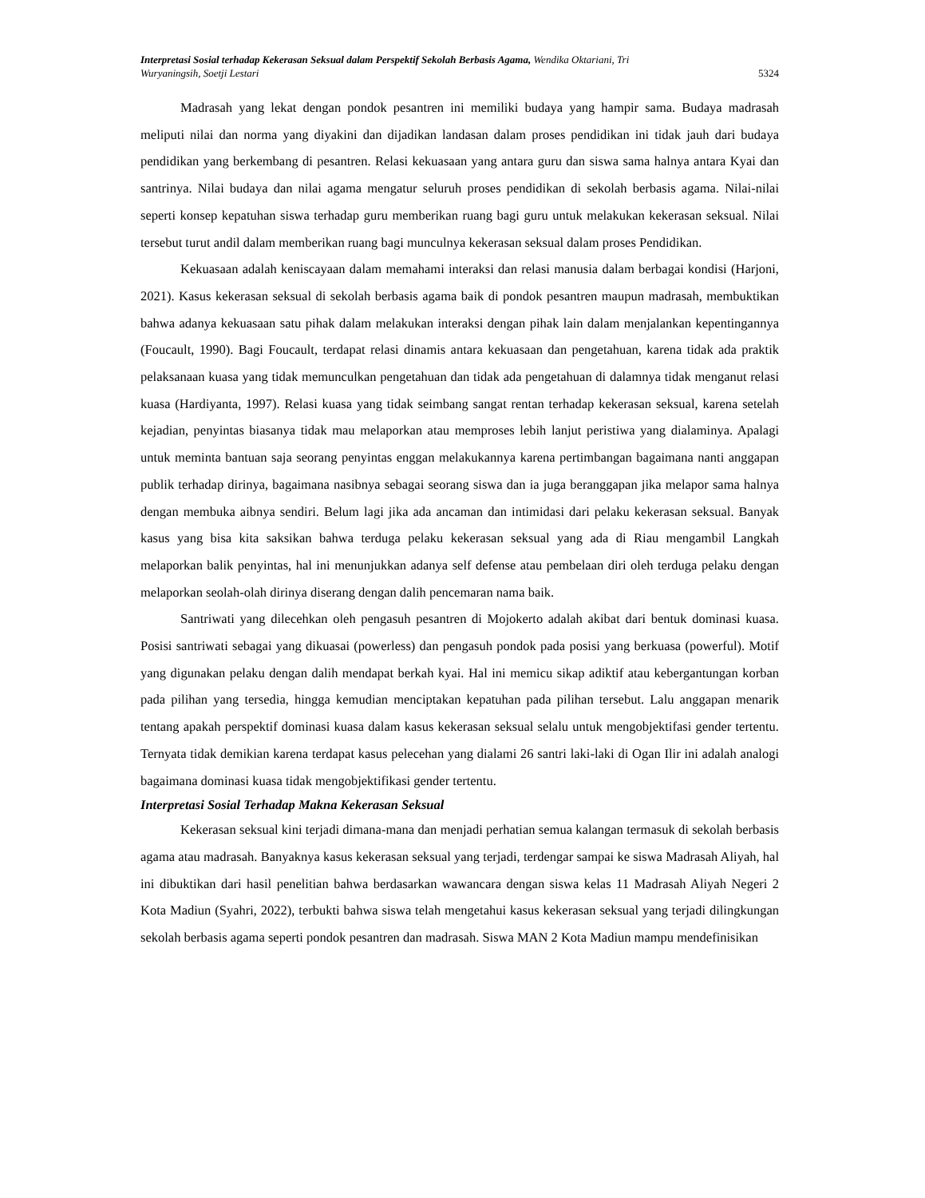Interpretasi Sosial terhadap Kekerasan Seksual dalam Perspektif Sekolah Berbasis Agama, Wendika Oktariani, Tri
Wuryaningsih, Soetji Lestari 5324
Madrasah yang lekat dengan pondok pesantren ini memiliki budaya yang hampir sama. Budaya madrasah meliputi nilai dan norma yang diyakini dan dijadikan landasan dalam proses pendidikan ini tidak jauh dari budaya pendidikan yang berkembang di pesantren. Relasi kekuasaan yang antara guru dan siswa sama halnya antara Kyai dan santrinya. Nilai budaya dan nilai agama mengatur seluruh proses pendidikan di sekolah berbasis agama. Nilai-nilai seperti konsep kepatuhan siswa terhadap guru memberikan ruang bagi guru untuk melakukan kekerasan seksual. Nilai tersebut turut andil dalam memberikan ruang bagi munculnya kekerasan seksual dalam proses Pendidikan.
Kekuasaan adalah keniscayaan dalam memahami interaksi dan relasi manusia dalam berbagai kondisi (Harjoni, 2021). Kasus kekerasan seksual di sekolah berbasis agama baik di pondok pesantren maupun madrasah, membuktikan bahwa adanya kekuasaan satu pihak dalam melakukan interaksi dengan pihak lain dalam menjalankan kepentingannya (Foucault, 1990). Bagi Foucault, terdapat relasi dinamis antara kekuasaan dan pengetahuan, karena tidak ada praktik pelaksanaan kuasa yang tidak memunculkan pengetahuan dan tidak ada pengetahuan di dalamnya tidak menganut relasi kuasa (Hardiyanta, 1997). Relasi kuasa yang tidak seimbang sangat rentan terhadap kekerasan seksual, karena setelah kejadian, penyintas biasanya tidak mau melaporkan atau memproses lebih lanjut peristiwa yang dialaminya. Apalagi untuk meminta bantuan saja seorang penyintas enggan melakukannya karena pertimbangan bagaimana nanti anggapan publik terhadap dirinya, bagaimana nasibnya sebagai seorang siswa dan ia juga beranggapan jika melapor sama halnya dengan membuka aibnya sendiri. Belum lagi jika ada ancaman dan intimidasi dari pelaku kekerasan seksual. Banyak kasus yang bisa kita saksikan bahwa terduga pelaku kekerasan seksual yang ada di Riau mengambil Langkah melaporkan balik penyintas, hal ini menunjukkan adanya self defense atau pembelaan diri oleh terduga pelaku dengan melaporkan seolah-olah dirinya diserang dengan dalih pencemaran nama baik.
Santriwati yang dilecehkan oleh pengasuh pesantren di Mojokerto adalah akibat dari bentuk dominasi kuasa. Posisi santriwati sebagai yang dikuasai (powerless) dan pengasuh pondok pada posisi yang berkuasa (powerful). Motif yang digunakan pelaku dengan dalih mendapat berkah kyai. Hal ini memicu sikap adiktif atau kebergantungan korban pada pilihan yang tersedia, hingga kemudian menciptakan kepatuhan pada pilihan tersebut. Lalu anggapan menarik tentang apakah perspektif dominasi kuasa dalam kasus kekerasan seksual selalu untuk mengobjektifasi gender tertentu. Ternyata tidak demikian karena terdapat kasus pelecehan yang dialami 26 santri laki-laki di Ogan Ilir ini adalah analogi bagaimana dominasi kuasa tidak mengobjektifikasi gender tertentu.
Interpretasi Sosial Terhadap Makna Kekerasan Seksual
Kekerasan seksual kini terjadi dimana-mana dan menjadi perhatian semua kalangan termasuk di sekolah berbasis agama atau madrasah. Banyaknya kasus kekerasan seksual yang terjadi, terdengar sampai ke siswa Madrasah Aliyah, hal ini dibuktikan dari hasil penelitian bahwa berdasarkan wawancara dengan siswa kelas 11 Madrasah Aliyah Negeri 2 Kota Madiun (Syahri, 2022), terbukti bahwa siswa telah mengetahui kasus kekerasan seksual yang terjadi dilingkungan sekolah berbasis agama seperti pondok pesantren dan madrasah. Siswa MAN 2 Kota Madiun mampu mendefinisikan